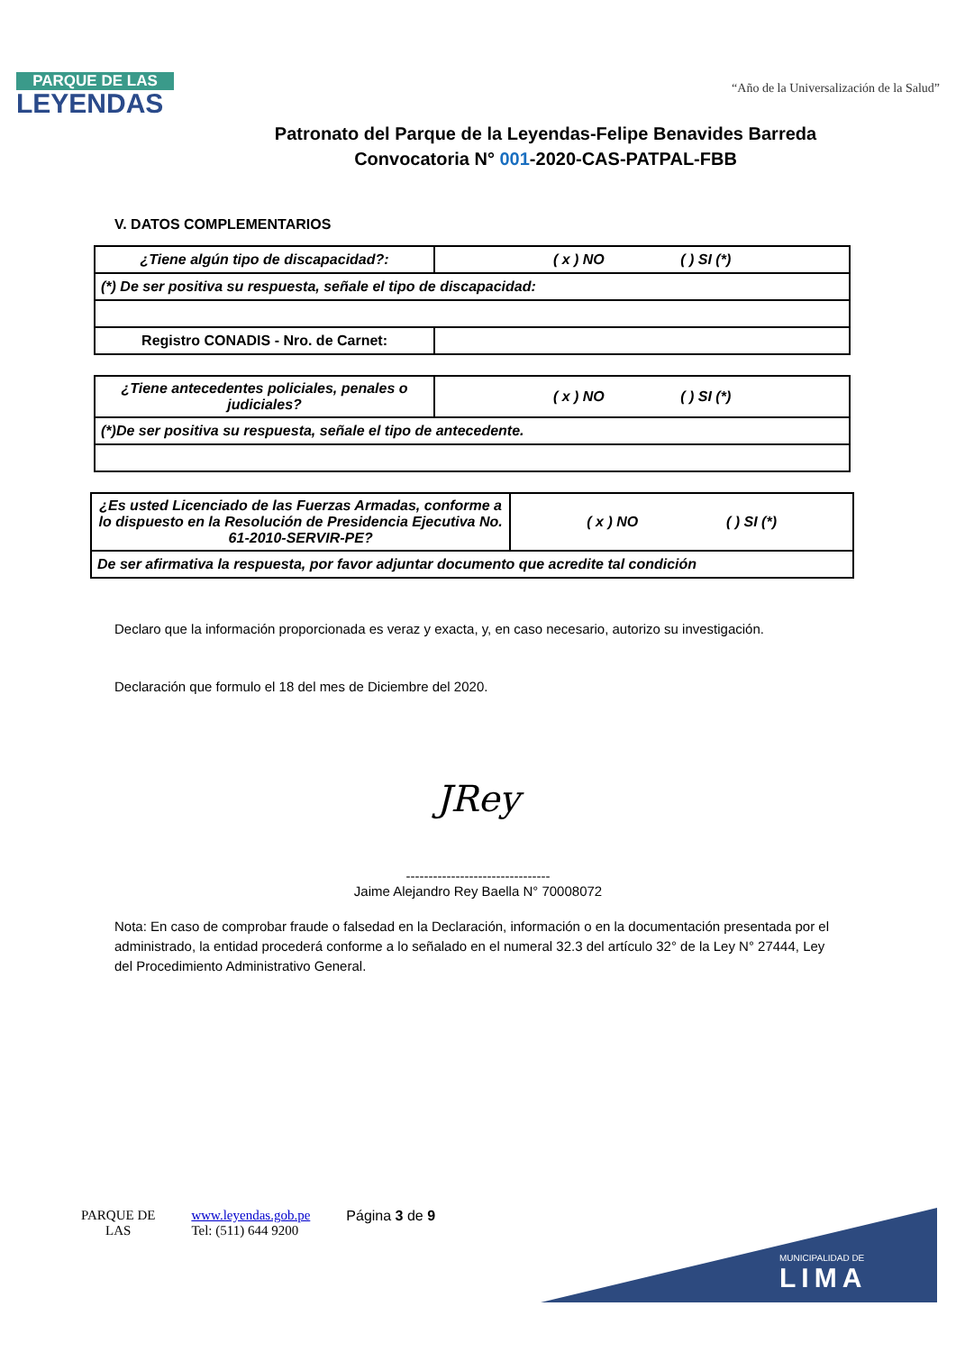PARQUE DE LAS
LEYENDAS
“Año de la Universalización de la Salud”
Patronato del Parque de la Leyendas-Felipe Benavides Barreda
Convocatoria N° 001-2020-CAS-PATPAL-FBB
V. DATOS COMPLEMENTARIOS
| ¿Tiene algún tipo de discapacidad?: | ( x ) NO ( ) SI (*) |
| (*) De ser positiva su respuesta, señale el tipo de discapacidad: | |
| Registro CONADIS - Nro. de Carnet: | |
| ¿Tiene antecedentes policiales, penales o judiciales? | ( x ) NO ( ) SI (*) |
| (*)De ser positiva su respuesta, señale el tipo de antecedente. | |
| ¿Es usted Licenciado de las Fuerzas Armadas, conforme a lo dispuesto en la Resolución de Presidencia Ejecutiva No. 61-2010-SERVIR-PE? | ( x ) NO ( ) SI (*) |
| De ser afirmativa la respuesta, por favor adjuntar documento que acredite tal condición | |
Declaro que la información proporcionada es veraz y exacta, y, en caso necesario, autorizo su investigación.
Declaración que formulo el 18 del mes de Diciembre del 2020.
JRey
--------------------------------
Jaime Alejandro Rey Baella N° 70008072
Nota: En caso de comprobar fraude o falsedad en la Declaración, información o en la documentación presentada por el administrado, la entidad procederá conforme a lo señalado en el numeral 32.3 del artículo 32° de la Ley N° 27444, Ley del Procedimiento Administrativo General.
PARQUE DE
LAS
www.leyendas.gob.pe
Tel: (511) 644 9200
Página 3 de 9
MUNICIPALIDAD DE
LIMA